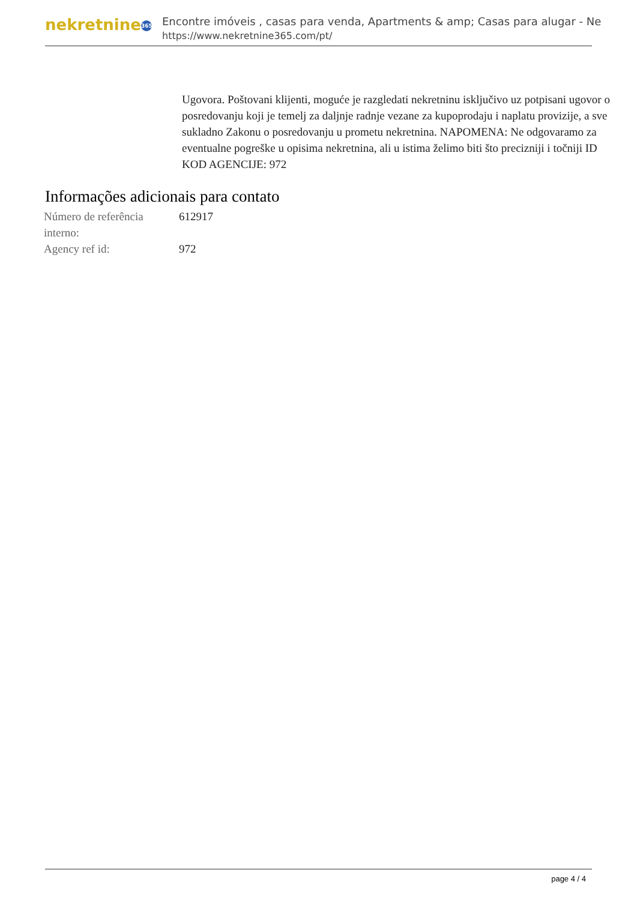nekretnine 365
Encontre imóveis , casas para venda, Apartments & amp; Casas para alugar - Ne
https://www.nekretnine365.com/pt/
Ugovora. Poštovani klijenti, moguće je razgledati nekretninu isključivo uz potpisani ugovor o posredovanju koji je temelj za daljnje radnje vezane za kupoprodaju i naplatu provizije, a sve sukladno Zakonu o posredovanju u prometu nekretnina. NAPOMENA: Ne odgovaramo za eventualne pogreške u opisima nekretnina, ali u istima želimo biti što precizniji i točniji ID KOD AGENCIJE: 972
Informações adicionais para contato
| Número de referência interno: | 612917 |
| Agency ref id: | 972 |
page 4 / 4